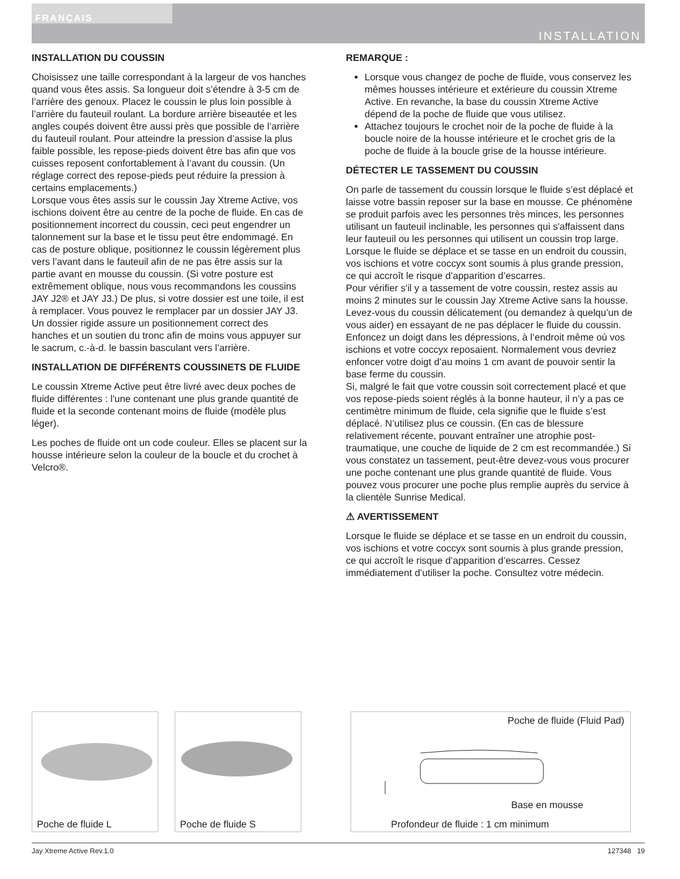FRANÇAIS
INSTALLATION
INSTALLATION DU COUSSIN
Choisissez une taille correspondant à la largeur de vos hanches quand vous êtes assis. Sa longueur doit s’étendre à 3-5 cm de l’arrière des genoux. Placez le coussin le plus loin possible à l’arrière du fauteuil roulant. La bordure arrière biseautée et les angles coupés doivent être aussi près que possible de l’arrière du fauteuil roulant. Pour atteindre la pression d’assise la plus faible possible, les repose-pieds doivent être bas afin que vos cuisses reposent confortablement à l’avant du coussin. (Un réglage correct des repose-pieds peut réduire la pression à certains emplacements.)
Lorsque vous êtes assis sur le coussin Jay Xtreme Active, vos ischions doivent être au centre de la poche de fluide. En cas de positionnement incorrect du coussin, ceci peut engendrer un talonnement sur la base et le tissu peut être endommagé. En cas de posture oblique, positionnez le coussin légèrement plus vers l’avant dans le fauteuil afin de ne pas être assis sur la partie avant en mousse du coussin. (Si votre posture est extrêmement oblique, nous vous recommandons les coussins JAY J2® et JAY J3.) De plus, si votre dossier est une toile, il est à remplacer. Vous pouvez le remplacer par un dossier JAY J3. Un dossier rigide assure un positionnement correct des hanches et un soutien du tronc afin de moins vous appuyer sur le sacrum, c.-à-d. le bassin basculant vers l’arrière.
INSTALLATION DE DIFFÉRENTS COUSSINETS DE FLUIDE
Le coussin Xtreme Active peut être livré avec deux poches de fluide différentes : l'une contenant une plus grande quantité de fluide et la seconde contenant moins de fluide (modèle plus léger).
Les poches de fluide ont un code couleur. Elles se placent sur la housse intérieure selon la couleur de la boucle et du crochet à Velcro®.
REMARQUE :
Lorsque vous changez de poche de fluide, vous conservez les mêmes housses intérieure et extérieure du coussin Xtreme Active. En revanche, la base du coussin Xtreme Active dépend de la poche de fluide que vous utilisez.
Attachez toujours le crochet noir de la poche de fluide à la boucle noire de la housse intérieure et le crochet gris de la poche de fluide à la boucle grise de la housse intérieure.
DÉTECTER LE TASSEMENT DU COUSSIN
On parle de tassement du coussin lorsque le fluide s’est déplacé et laisse votre bassin reposer sur la base en mousse. Ce phénomène se produit parfois avec les personnes très minces, les personnes utilisant un fauteuil inclinable, les personnes qui s'affaissent dans leur fauteuil ou les personnes qui utilisent un coussin trop large.
Lorsque le fluide se déplace et se tasse en un endroit du coussin, vos ischions et votre coccyx sont soumis à plus grande pression, ce qui accroît le risque d’apparition d’escarres.
Pour vérifier s'il y a tassement de votre coussin, restez assis au moins 2 minutes sur le coussin Jay Xtreme Active sans la housse. Levez-vous du coussin délicatement (ou demandez à quelqu’un de vous aider) en essayant de ne pas déplacer le fluide du coussin. Enfoncez un doigt dans les dépressions, à l’endroit même où vos ischions et votre coccyx reposaient. Normalement vous devriez enfoncer votre doigt d’au moins 1 cm avant de pouvoir sentir la base ferme du coussin.
Si, malgré le fait que votre coussin soit correctement placé et que vos repose-pieds soient réglés à la bonne hauteur, il n’y a pas ce centimètre minimum de fluide, cela signifie que le fluide s’est déplacé. N’utilisez plus ce coussin. (En cas de blessure relativement récente, pouvant entraîner une atrophie post-traumatique, une couche de liquide de 2 cm est recommandée.) Si vous constatez un tassement, peut-être devez-vous vous procurer une poche contenant une plus grande quantité de fluide. Vous pouvez vous procurer une poche plus remplie auprès du service à la clientèle Sunrise Medical.
⚠ AVERTISSEMENT
Lorsque le fluide se déplace et se tasse en un endroit du coussin, vos ischions et votre coccyx sont soumis à plus grande pression, ce qui accroît le risque d’apparition d’escarres. Cessez immédiatement d’utiliser la poche. Consultez votre médecin.
Poche de fluide L
Poche de fluide S
Poche de fluide (Fluid Pad)
Base en mousse
Profondeur de fluide : 1 cm minimum
Jay Xtreme Active Rev.1.0 127348 19